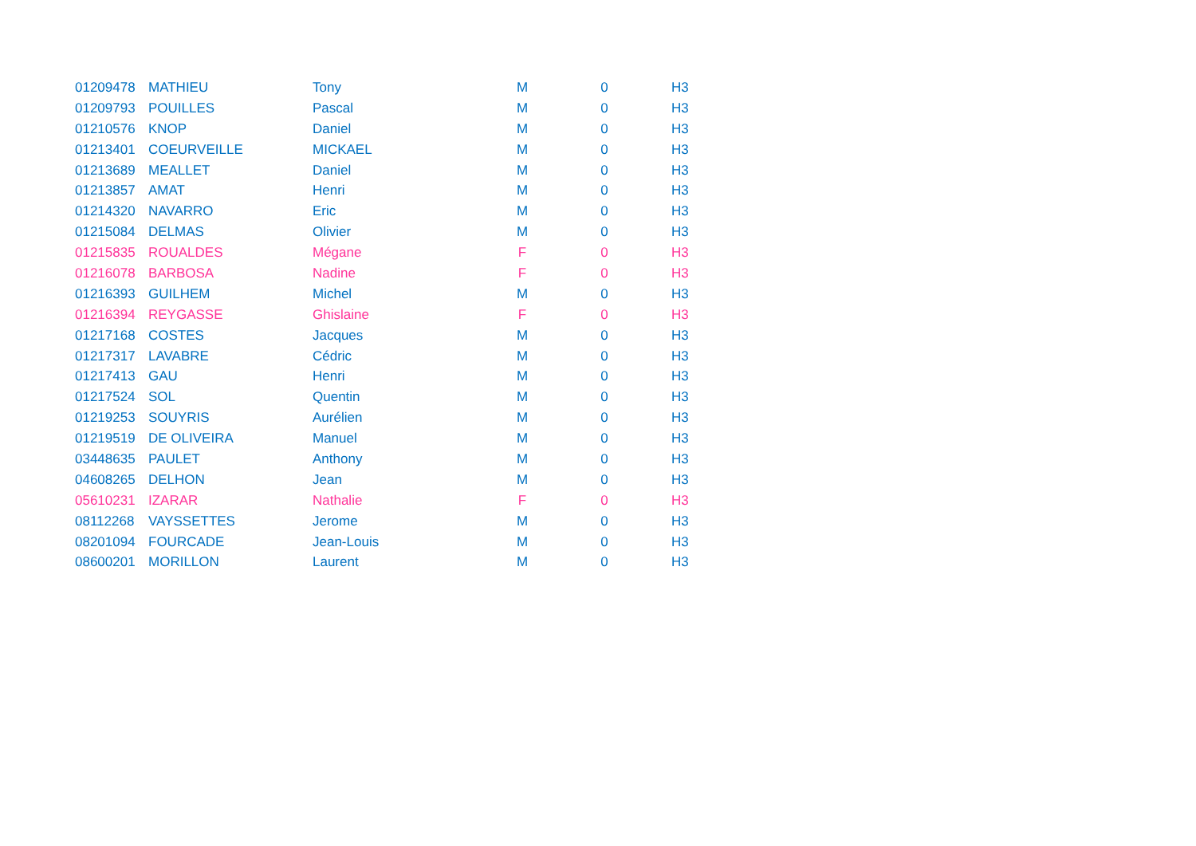| 01209478 | MATHIEU | Tony | M | 0 | H3 |
| 01209793 | POUILLES | Pascal | M | 0 | H3 |
| 01210576 | KNOP | Daniel | M | 0 | H3 |
| 01213401 | COEURVEILLE | MICKAEL | M | 0 | H3 |
| 01213689 | MEALLET | Daniel | M | 0 | H3 |
| 01213857 | AMAT | Henri | M | 0 | H3 |
| 01214320 | NAVARRO | Eric | M | 0 | H3 |
| 01215084 | DELMAS | Olivier | M | 0 | H3 |
| 01215835 | ROUALDES | Mégane | F | 0 | H3 |
| 01216078 | BARBOSA | Nadine | F | 0 | H3 |
| 01216393 | GUILHEM | Michel | M | 0 | H3 |
| 01216394 | REYGASSE | Ghislaine | F | 0 | H3 |
| 01217168 | COSTES | Jacques | M | 0 | H3 |
| 01217317 | LAVABRE | Cédric | M | 0 | H3 |
| 01217413 | GAU | Henri | M | 0 | H3 |
| 01217524 | SOL | Quentin | M | 0 | H3 |
| 01219253 | SOUYRIS | Aurélien | M | 0 | H3 |
| 01219519 | DE OLIVEIRA | Manuel | M | 0 | H3 |
| 03448635 | PAULET | Anthony | M | 0 | H3 |
| 04608265 | DELHON | Jean | M | 0 | H3 |
| 05610231 | IZARAR | Nathalie | F | 0 | H3 |
| 08112268 | VAYSSETTES | Jerome | M | 0 | H3 |
| 08201094 | FOURCADE | Jean-Louis | M | 0 | H3 |
| 08600201 | MORILLON | Laurent | M | 0 | H3 |